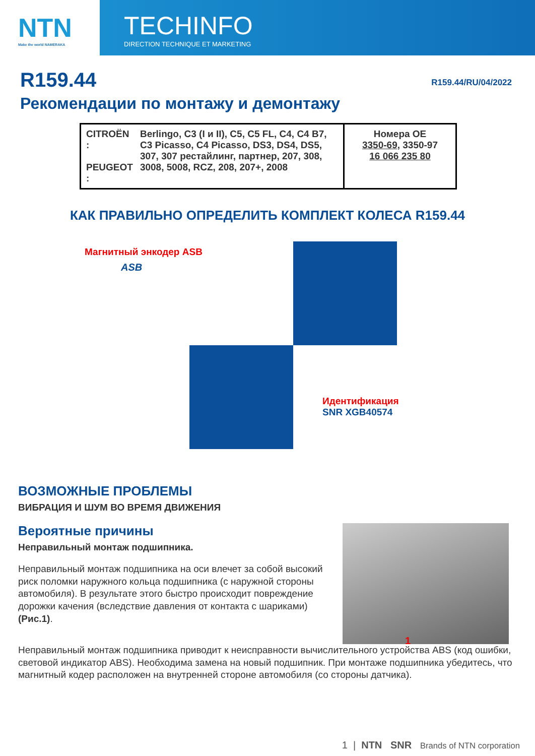NTN
Make the world NAMERAKA
TECHINFO
DIRECTION TECHNIQUE ET MARKETING
R159.44
R159.44/RU/04/2022
Рекомендации по монтажу и демонтажу
| CITROËN : PEUGEOT : Berlingo, C3 (I и II), C5, C5 FL, C4, C4 B7, C3 Picasso, C4 Picasso, DS3, DS4, DS5, 307, 307 рестайлинг, партнер, 207, 308, 3008, 5008, RCZ, 208, 207+, 2008 | Номера OE 3350-69 , 3350-97 16 066 235 80 |
КАК ПРАВИЛЬНО ОПРЕДЕЛИТЬ КОМПЛЕКТ КОЛЕСА R159.44
Магнитный энкодер ASB
ASB
Идентификация
SNR XGB40574
ВОЗМОЖНЫЕ ПРОБЛЕМЫ
ВИБРАЦИЯ И ШУМ ВО ВРЕМЯ ДВИЖЕНИЯ
Вероятные причины
Неправильный монтаж подшипника.
Неправильный монтаж подшипника на оси влечет за собой высокий риск поломки наружного кольца подшипника (с наружной стороны автомобиля). В результате этого быстро происходит повреждение дорожки качения (вследствие давления от контакта с шариками) (Рис.1).
1
Неправильный монтаж подшипника приводит к неисправности вычислительного устройства ABS (код ошибки, световой индикатор ABS). Необходима замена на новый подшипник. При монтаже подшипника убедитесь, что магнитный кодер расположен на внутренней стороне автомобиля (со стороны датчика).
1 | NTN SNR Brands of NTN corporation